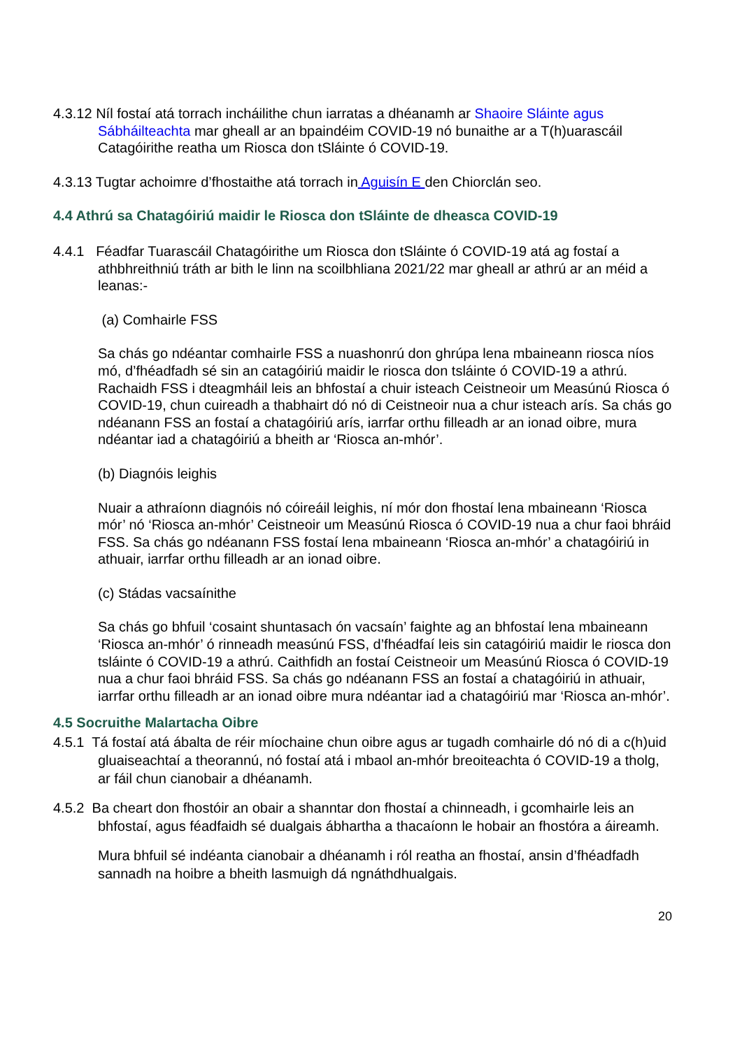4.3.12 Níl fostaí atá torrach incháilithe chun iarratas a dhéanamh ar Shaoire Sláinte agus Sábháilteachta mar gheall ar an bpaindéim COVID-19 nó bunaithe ar a T(h)uarascáil Catagóirithe reatha um Riosca don tSláinte ó COVID-19.
4.3.13 Tugtar achoimre d’fhostaithe atá torrach in Aguisín E den Chiorclán seo.
4.4 Athrú sa Chatagóiriú maidir le Riosca don tSláinte de dheasca COVID-19
4.4.1 Féadfar Tuarascáil Chatagóirithe um Riosca don tSláinte ó COVID-19 atá ag fostaí a athbhreithniú tráth ar bith le linn na scoilbhliana 2021/22 mar gheall ar athrú ar an méid a leanas:-
(a) Comhairle FSS
Sa chás go ndéantar comhairle FSS a nuashonrú don ghrúpa lena mbaineann riosca níos mó, d’fhéadfadh sé sin an catagóiriú maidir le riosca don tsláinte ó COVID-19 a athrú. Rachaidh FSS i dteagmháil leis an bhfostaí a chuir isteach Ceistneoir um Measúnú Riosca ó COVID-19, chun cuireadh a thabhairt dó nó di Ceistneoir nua a chur isteach arís. Sa chás go ndéanann FSS an fostaí a chatagóiriú arís, iarrfar orthu filleadh ar an ionad oibre, mura ndéantar iad a chatagóiriú a bheith ar ‘Riosca an-mhór’.
(b) Diagnóis leighis
Nuair a athraíonn diagnóis nó cóireáil leighis, ní mór don fhostaí lena mbaineann ‘Riosca mór’ nó ‘Riosca an-mhór’ Ceistneoir um Measúnú Riosca ó COVID-19 nua a chur faoi bhráid FSS. Sa chás go ndéanann FSS fostaí lena mbaineann ‘Riosca an-mhór’ a chatagóiriú in athuair, iarrfar orthu filleadh ar an ionad oibre.
(c) Stádas vacsaínithe
Sa chás go bhfuil ‘cosaint shuntasach ón vacsaín’ faighte ag an bhfostaí lena mbaineann ‘Riosca an-mhór’ ó rinneadh measúnú FSS, d’fhéadfaí leis sin catagóiriú maidir le riosca don tsláinte ó COVID-19 a athrú. Caithfidh an fostaí Ceistneoir um Measúnú Riosca ó COVID-19 nua a chur faoi bhráid FSS. Sa chás go ndéanann FSS an fostaí a chatagóiriú in athuair, iarrfar orthu filleadh ar an ionad oibre mura ndéantar iad a chatagóiriú mar ‘Riosca an-mhór’.
4.5 Socruithe Malartacha Oibre
4.5.1 Tá fostaí atá ábalta de réir míochaine chun oibre agus ar tugadh comhairle dó nó di a c(h)uid gluaiseachtaí a theorannú, nó fostaí atá i mbaol an-mhór breoiteachta ó COVID-19 a tholg, ar fáil chun cianobair a dhéanamh.
4.5.2 Ba cheart don fhostóir an obair a shanntar don fhostaí a chinneadh, i gcomhairle leis an bhfostaí, agus féadfaidh sé dualgais ábhartha a thacaíonn le hobair an fhostóra a áireamh.
Mura bhfuil sé indéanta cianobair a dhéanamh i ról reatha an fhostaí, ansin d’fhéadfadh sannadh na hoibre a bheith lasmuigh dá ngnáthdhualgais.
20